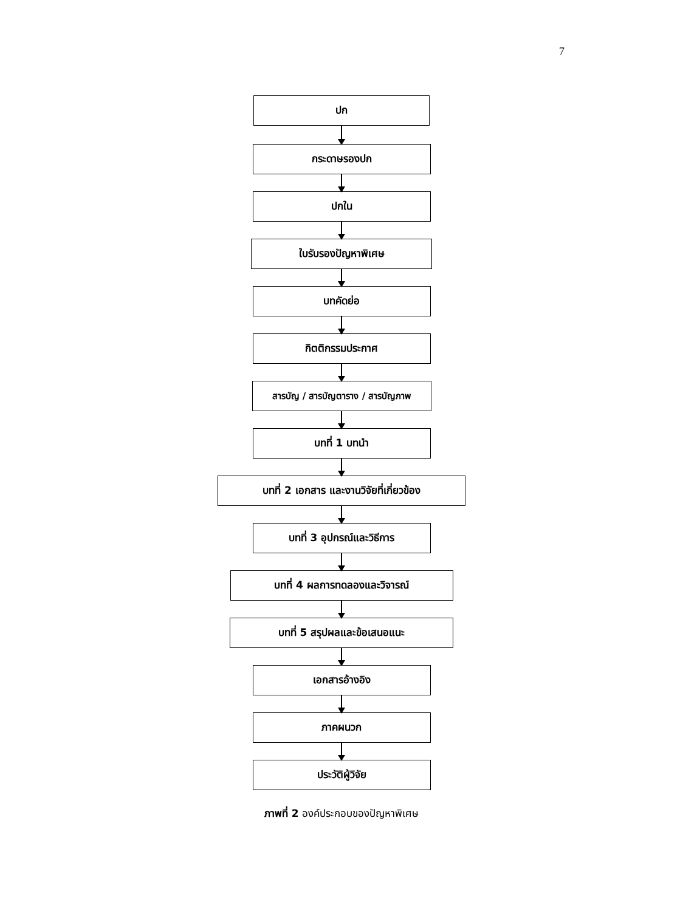7
ปก
กระดาษรองปก
ปกใน
ใบรับรองปัญหาพิเศษ
บทคัดย่อ
กิตติกรรมประกาศ
สารบัญ / สารบัญตาราง / สารบัญภาพ
บทที่ 1 บทนำ
บทที่ 2 เอกสาร และงานวิจัยที่เกี่ยวข้อง
บทที่ 3 อุปกรณ์และวิธีการ
บทที่ 4 ผลการทดลองและวิจารณ์
บทที่ 5 สรุปผลและข้อเสนอแนะ
เอกสารอ้างอิง
ภาคผนวก
ประวัติผู้วิจัย
ภาพที่ 2 องค์ประกอบของปัญหาพิเศษ